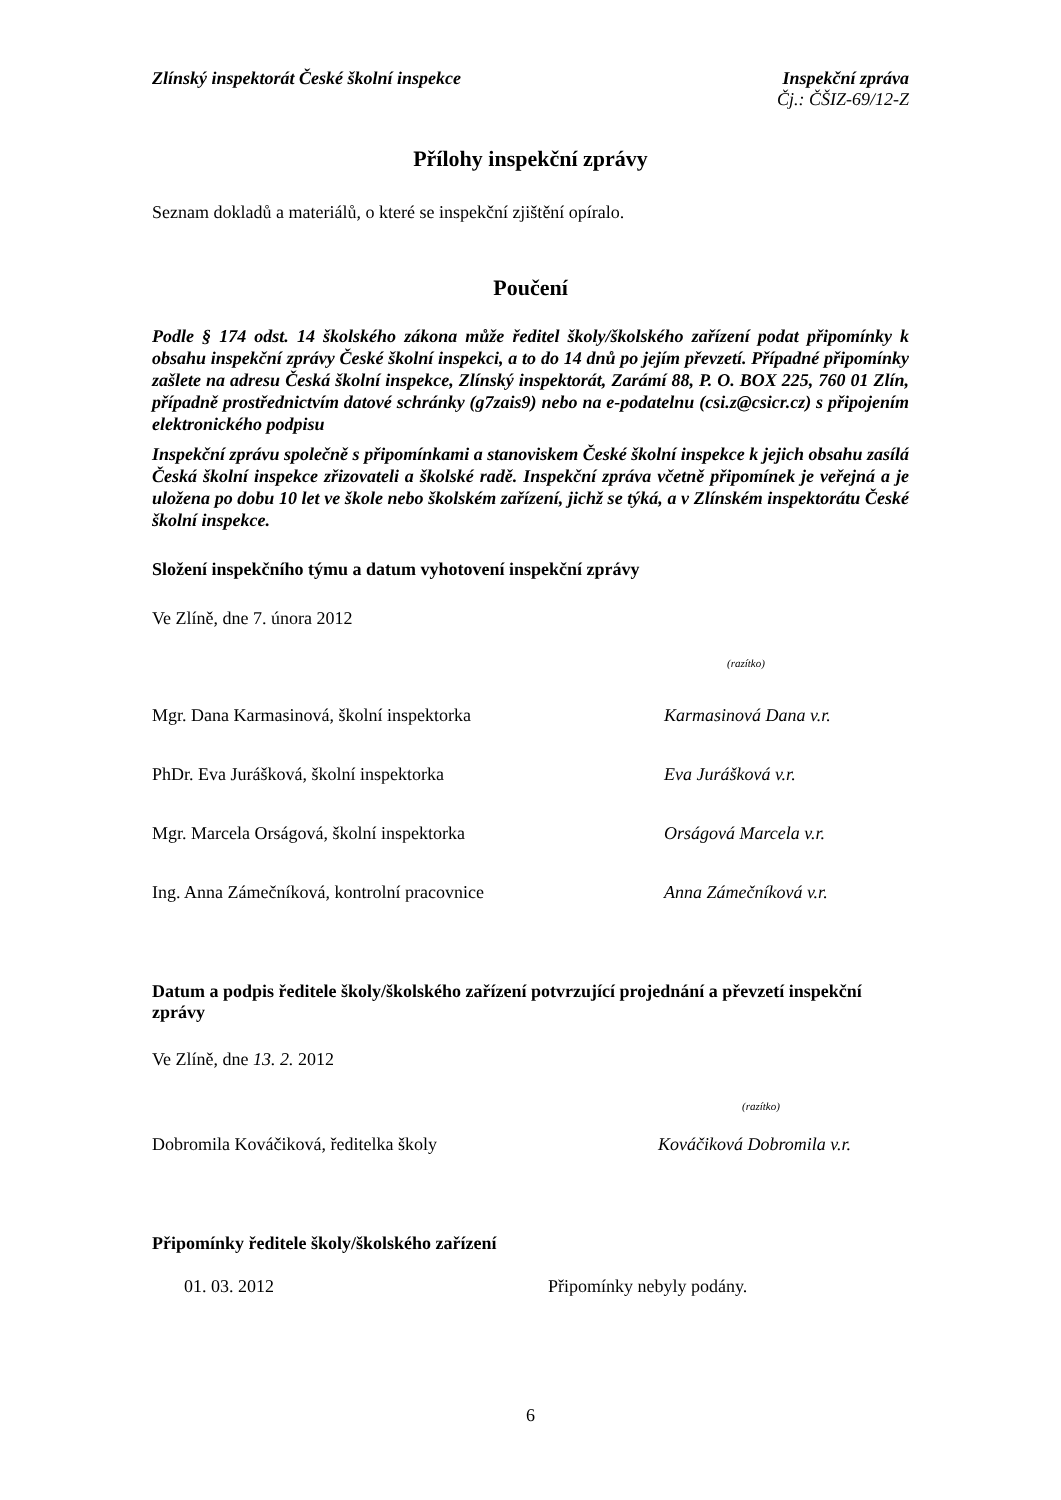Zlínský inspektorát České školní inspekce
Inspekční zpráva
Čj.: ČŠIZ-69/12-Z
Přílohy inspekční zprávy
Seznam dokladů a materiálů, o které se inspekční zjištění opíralo.
Poučení
Podle § 174 odst. 14 školského zákona může ředitel školy/školského zařízení podat připomínky k obsahu inspekční zprávy České školní inspekci, a to do 14 dnů po jejím převzetí. Případné připomínky zašlete na adresu Česká školní inspekce, Zlínský inspektorát, Zarámí 88, P. O. BOX 225, 760 01 Zlín, případně prostřednictvím datové schránky (g7zais9) nebo na e-podatelnu (csi.z@csicr.cz) s připojením elektronického podpisu
Inspekční zprávu společně s připomínkami a stanoviskem České školní inspekce k jejich obsahu zasílá Česká školní inspekce zřizovateli a školské radě. Inspekční zpráva včetně připomínek je veřejná a je uložena po dobu 10 let ve škole nebo školském zařízení, jichž se týká, a v Zlínském inspektorátu České školní inspekce.
Složení inspekčního týmu a datum vyhotovení inspekční zprávy
Ve Zlíně, dne 7. února 2012
(razítko)
Mgr. Dana Karmasinová, školní inspektorka Karmasinová Dana v.r.
PhDr. Eva Jurášková, školní inspektorka Eva Jurášková v.r.
Mgr. Marcela Orságová, školní inspektorka Orságová Marcela v.r.
Ing. Anna Zámečníková, kontrolní pracovnice Anna Zámečníková v.r.
Datum a podpis ředitele školy/školského zařízení potvrzující projednání a převzetí inspekční zprávy
Ve Zlíně, dne 13. 2. 2012
(razítko)
Dobromila Kováčiková, ředitelka školy Kováčiková Dobromila v.r.
Připomínky ředitele školy/školského zařízení
01. 03. 2012 Připomínky nebyly podány.
6